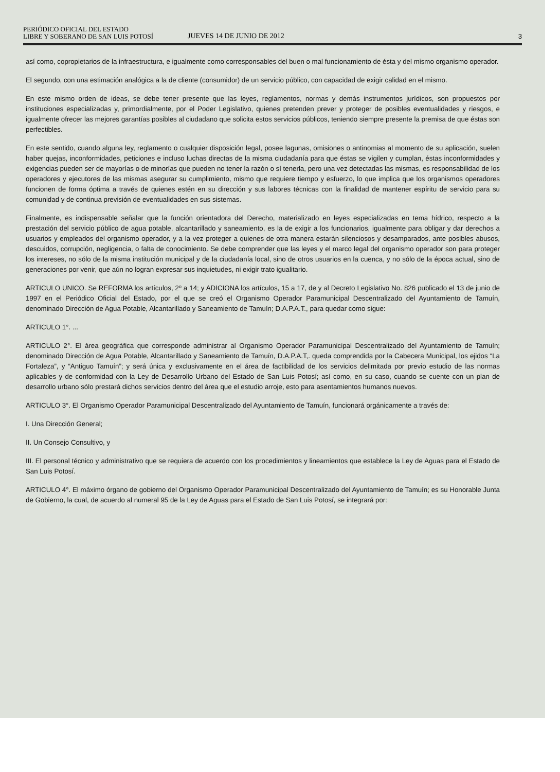PERIÓDICO OFICIAL DEL ESTADO
LIBRE Y SOBERANO DE SAN LUIS POTOSÍ
JUEVES 14 DE JUNIO DE 2012
3
así como, copropietarios de la infraestructura, e igualmente como corresponsables del buen o mal funcionamiento de ésta y del mismo organismo operador.
El segundo, con una estimación analógica a la de cliente (consumidor) de un servicio público, con capacidad de exigir calidad en el mismo.
En este mismo orden de ideas, se debe tener presente que las leyes, reglamentos, normas y demás instrumentos jurídicos, son propuestos por instituciones especializadas y, primordialmente, por el Poder Legislativo, quienes pretenden prever y proteger de posibles eventualidades y riesgos, e igualmente ofrecer las mejores garantías posibles al ciudadano que solicita estos servicios públicos, teniendo siempre presente la premisa de que éstas son perfectibles.
En este sentido, cuando alguna ley, reglamento o cualquier disposición legal, posee lagunas, omisiones o antinomias al momento de su aplicación, suelen haber quejas, inconformidades, peticiones e incluso luchas directas de la misma ciudadanía para que éstas se vigilen y cumplan, éstas inconformidades y exigencias pueden ser de mayorías o de minorías que pueden no tener la razón o sí tenerla, pero una vez detectadas las mismas, es responsabilidad de los operadores y ejecutores de las mismas asegurar su cumplimiento, mismo que requiere tiempo y esfuerzo, lo que implica que los organismos operadores funcionen de forma óptima a través de quienes estén en su dirección y sus labores técnicas con la finalidad de mantener espíritu de servicio para su comunidad y de continua previsión de eventualidades en sus sistemas.
Finalmente, es indispensable señalar que la función orientadora del Derecho, materializado en leyes especializadas en tema hídrico, respecto a la prestación del servicio público de agua potable, alcantarillado y saneamiento, es la de exigir a los funcionarios, igualmente para obligar y dar derechos a usuarios y empleados del organismo operador, y a la vez proteger a quienes de otra manera estarán silenciosos y desamparados, ante posibles abusos, descuidos, corrupción, negligencia, o falta de conocimiento. Se debe comprender que las leyes y el marco legal del organismo operador son para proteger los intereses, no sólo de la misma institución municipal y de la ciudadanía local, sino de otros usuarios en la cuenca, y no sólo de la época actual, sino de generaciones por venir, que aún no logran expresar sus inquietudes, ni exigir trato igualitario.
ARTICULO UNICO. Se REFORMA los artículos, 2º a 14; y ADICIONA los artículos, 15 a 17, de y al Decreto Legislativo No. 826 publicado el 13 de junio de 1997 en el Periódico Oficial del Estado, por el que se creó el Organismo Operador Paramunicipal Descentralizado del Ayuntamiento de Tamuín, denominado Dirección de Agua Potable, Alcantarillado y Saneamiento de Tamuín; D.A.P.A.T., para quedar como sigue:
ARTICULO 1°. ...
ARTICULO 2°. El área geográfica que corresponde administrar al Organismo Operador Paramunicipal Descentralizado del Ayuntamiento de Tamuín; denominado Dirección de Agua Potable, Alcantarillado y Saneamiento de Tamuín, D.A.P.A.T,. queda comprendida por la Cabecera Municipal, los ejidos “La Fortaleza”, y “Antiguo Tamuín”; y será única y exclusivamente en el área de factibilidad de los servicios delimitada por previo estudio de las normas aplicables y de conformidad con la Ley de Desarrollo Urbano del Estado de San Luis Potosí; así como, en su caso, cuando se cuente con un plan de desarrollo urbano sólo prestará dichos servicios dentro del área que el estudio arroje, esto para asentamientos humanos nuevos.
ARTICULO 3°. El Organismo Operador Paramunicipal Descentralizado del Ayuntamiento de Tamuín, funcionará orgánicamente a través de:
I. Una Dirección General;
II. Un Consejo Consultivo, y
III. El personal técnico y administrativo que se requiera de acuerdo con los procedimientos y lineamientos que establece la Ley de Aguas para el Estado de San Luis Potosí.
ARTICULO 4°. El máximo órgano de gobierno del Organismo Operador Paramunicipal Descentralizado del Ayuntamiento de Tamuín; es su Honorable Junta de Gobierno, la cual, de acuerdo al numeral 95 de la Ley de Aguas para el Estado de San Luis Potosí, se integrará por: